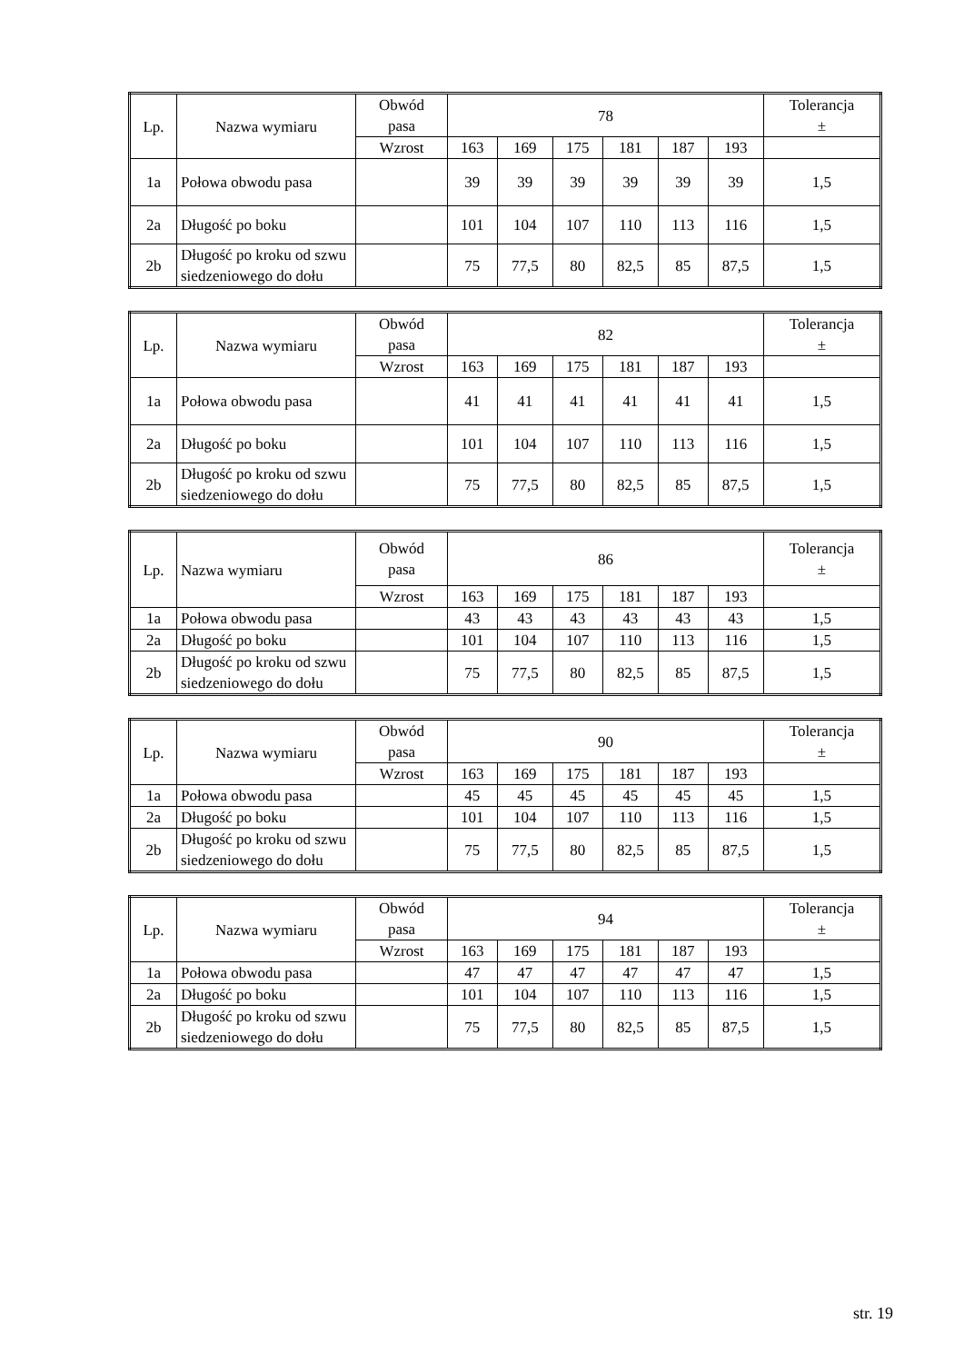| Lp. | Nazwa wymiaru | Obwód pasa | 78 | | | | | | Tolerancja ± |
| --- | --- | --- | --- | --- | --- | --- | --- | --- | --- |
| | | Wzrost | 163 | 169 | 175 | 181 | 187 | 193 | |
| 1a | Połowa obwodu pasa | | 39 | 39 | 39 | 39 | 39 | 39 | 1,5 |
| 2a | Długość po boku | | 101 | 104 | 107 | 110 | 113 | 116 | 1,5 |
| 2b | Długość po kroku od szwu siedzeniowego do dołu | | 75 | 77,5 | 80 | 82,5 | 85 | 87,5 | 1,5 |
| Lp. | Nazwa wymiaru | Obwód pasa | 82 | | | | | | Tolerancja ± |
| --- | --- | --- | --- | --- | --- | --- | --- | --- | --- |
| | | Wzrost | 163 | 169 | 175 | 181 | 187 | 193 | |
| 1a | Połowa obwodu pasa | | 41 | 41 | 41 | 41 | 41 | 41 | 1,5 |
| 2a | Długość po boku | | 101 | 104 | 107 | 110 | 113 | 116 | 1,5 |
| 2b | Długość po kroku od szwu siedzeniowego do dołu | | 75 | 77,5 | 80 | 82,5 | 85 | 87,5 | 1,5 |
| Lp. | Nazwa wymiaru | Obwód pasa | 86 | | | | | | Tolerancja ± |
| --- | --- | --- | --- | --- | --- | --- | --- | --- | --- |
| | | Wzrost | 163 | 169 | 175 | 181 | 187 | 193 | |
| 1a | Połowa obwodu pasa | | 43 | 43 | 43 | 43 | 43 | 43 | 1,5 |
| 2a | Długość po boku | | 101 | 104 | 107 | 110 | 113 | 116 | 1,5 |
| 2b | Długość po kroku od szwu siedzeniowego do dołu | | 75 | 77,5 | 80 | 82,5 | 85 | 87,5 | 1,5 |
| Lp. | Nazwa wymiaru | Obwód pasa | 90 | | | | | | Tolerancja ± |
| --- | --- | --- | --- | --- | --- | --- | --- | --- | --- |
| | | Wzrost | 163 | 169 | 175 | 181 | 187 | 193 | |
| 1a | Połowa obwodu pasa | | 45 | 45 | 45 | 45 | 45 | 45 | 1,5 |
| 2a | Długość po boku | | 101 | 104 | 107 | 110 | 113 | 116 | 1,5 |
| 2b | Długość po kroku od szwu siedzeniowego do dołu | | 75 | 77,5 | 80 | 82,5 | 85 | 87,5 | 1,5 |
| Lp. | Nazwa wymiaru | Obwód pasa | 94 | | | | | | Tolerancja ± |
| --- | --- | --- | --- | --- | --- | --- | --- | --- | --- |
| | | Wzrost | 163 | 169 | 175 | 181 | 187 | 193 | |
| 1a | Połowa obwodu pasa | | 47 | 47 | 47 | 47 | 47 | 47 | 1,5 |
| 2a | Długość po boku | | 101 | 104 | 107 | 110 | 113 | 116 | 1,5 |
| 2b | Długość po kroku od szwu siedzeniowego do dołu | | 75 | 77,5 | 80 | 82,5 | 85 | 87,5 | 1,5 |
str. 19